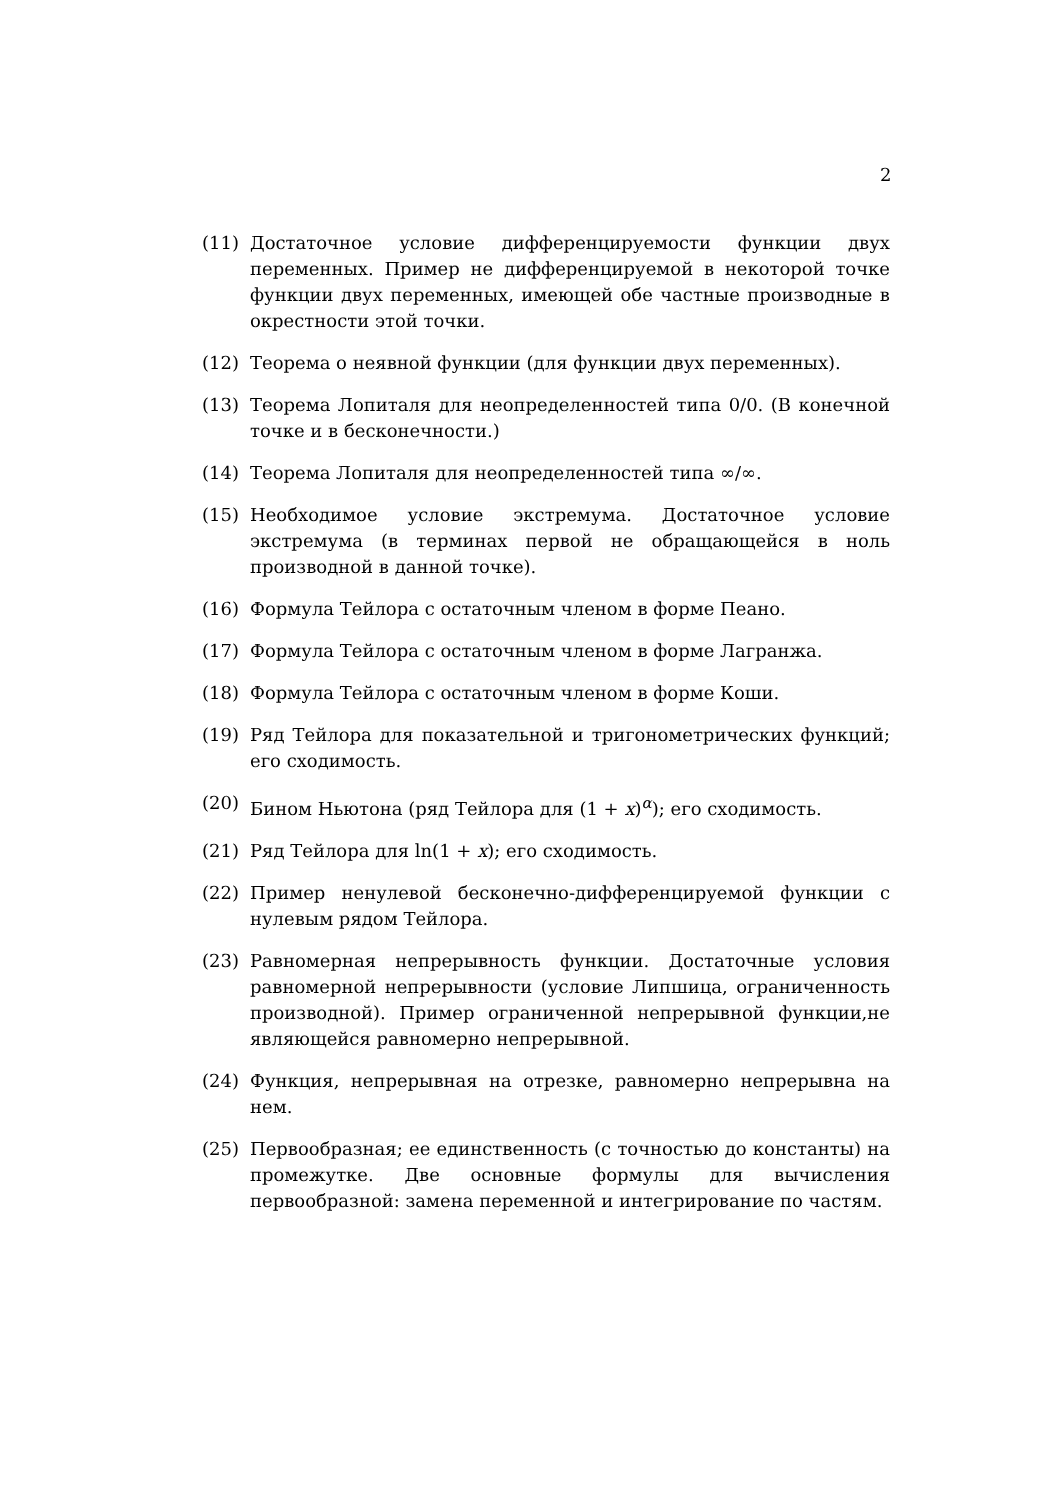2
(11) Достаточное условие дифференцируемости функции двух переменных. Пример не дифференцируемой в некоторой точке функции двух переменных, имеющей обе частные производные в окрестности этой точки.
(12) Теорема о неявной функции (для функции двух переменных).
(13) Теорема Лопиталя для неопределенностей типа 0/0. (В конечной точке и в бесконечности.)
(14) Теорема Лопиталя для неопределенностей типа ∞/∞.
(15) Необходимое условие экстремума. Достаточное условие экстремума (в терминах первой не обращающейся в ноль производной в данной точке).
(16) Формула Тейлора с остаточным членом в форме Пеано.
(17) Формула Тейлора с остаточным членом в форме Лагранжа.
(18) Формула Тейлора с остаточным членом в форме Коши.
(19) Ряд Тейлора для показательной и тригонометрических функций; его сходимость.
(20) Бином Ньютона (ряд Тейлора для (1 + x)<sup>α</sup>); его сходимость.
(21) Ряд Тейлора для ln(1 + x); его сходимость.
(22) Пример ненулевой бесконечно-дифференцируемой функции с нулевым рядом Тейлора.
(23) Равномерная непрерывность функции. Достаточные условия равномерной непрерывности (условие Липшица, ограниченность производной). Пример ограниченной непрерывной функции,не являющейся равномерно непрерывной.
(24) Функция, непрерывная на отрезке, равномерно непрерывна на нем.
(25) Первообразная; ее единственность (с точностью до константы) на промежутке. Две основные формулы для вычисления первообразной: замена переменной и интегрирование по частям.